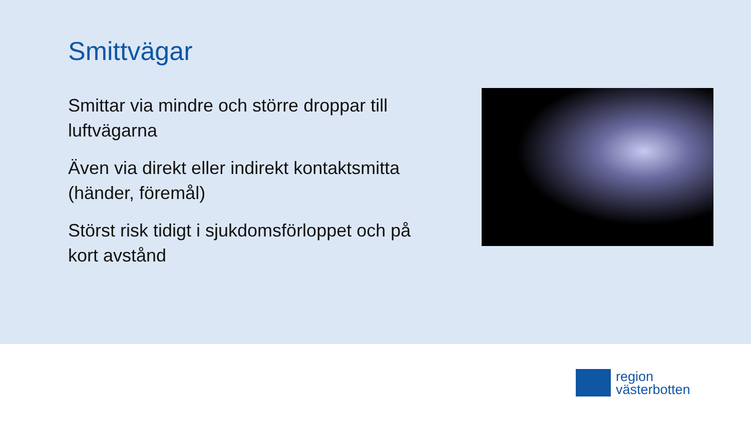Smittvägar
Smittar via mindre och större droppar till luftvägarna
Även via direkt eller indirekt kontaktsmitta (händer, föremål)
Störst risk tidigt i sjukdomsförloppet och på kort avstånd
region
västerbotten